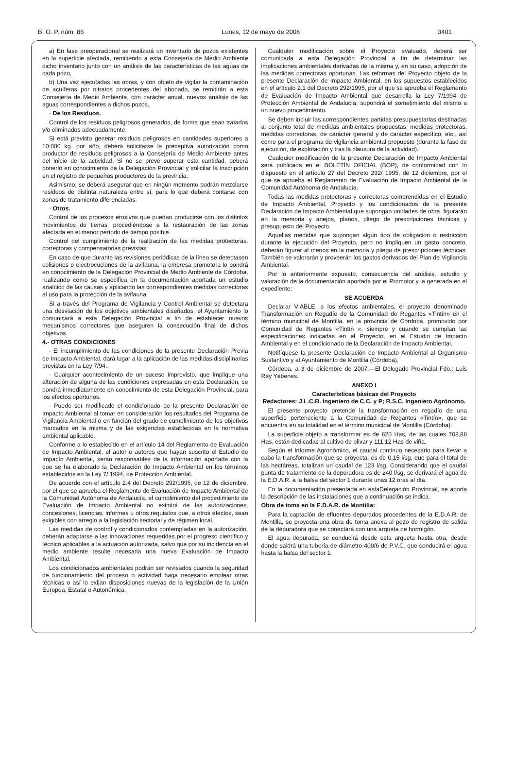B. O. P. núm. 86 Lunes, 12 de mayo de 2008 3401
a) En fase preoperacional se realizará un inventario de pozos existentes en la superficie afectada, remitiendo a esta Consejería de Medio Ambiente dicho inventario junto con un análisis de las características de las aguas de cada pozo.
b) Una vez ejecutadas las obras, y con objeto de vigilar la contaminación de acuíferos por nitratos procedentes del abonado, se remitirán a esta Consejería de Medio Ambiente, con carácter anual, nuevos análisis de las aguas correspondientes a dichos pozos.
· De los Residuos.
Control de los residuos peligrosos generados, de forma que sean tratados y/o eliminados adecuadamente.
Si está previsto generar residuos peligrosos en cantidades superiores a 10.000 kg. por año, deberá solicitarse la preceptiva autorización como productor de residuos peligrosos a la Consejería de Medio Ambiente antes del inicio de la actividad. Si no se prevé superar esta cantidad, deberá ponerlo en conocimiento de la Delegación Provincial y solicitar la inscripción en el registro de pequeños productores de la provincia.
Asimismo, se deberá asegurar que en ningún momento podrán mezclarse residuos de distinta naturaleza entre sí, para lo que deberá contarse con zonas de tratamiento diferenciadas.
· Otros.
Control de los procesos erosivos que puedan producirse con los distintos movimientos de tierras, procediéndose a la restauración de las zonas afectada en el menor período de tiempo posible.
Control del cumplimiento de la realización de las medidas protectoras, correctoras y compensatorias previstas.
En caso de que durante las revisiones periódicas de la línea se detectasen colisiones o electrocuciones de la avifauna, la empresa promotora lo pondrá en conocimiento de la Delegación Provincial de Medio Ambiente de Córdoba, realizando como se especifica en la documentación aportada un estudio analítico de las causas y aplicando las correspondientes medidas correctoras al uso para la protección de la avifauna.
Si a través del Programa de Vigilancia y Control Ambiental se detectara una desviación de los objetivos ambientales diseñados, el Ayuntamiento lo comunicará a esta Delegación Provincial a fin de establecer nuevos mecanismos correctores que aseguren la consecución final de dichos objetivos.
4.- OTRAS CONDICIONES
- El incumplimiento de las condiciones de la presente Declaración Previa de Impacto Ambiental, dará lugar a la aplicación de las medidas disciplinarias previstas en la Ley 7/94.
- Cualquier acontecimiento de un suceso imprevisto, que implique una alteración de alguna de las condiciones expresadas en esta Declaración, se pondrá inmediatamente en conocimiento de esta Delegación Provincial, para los efectos oportunos.
- Puede ser modificado el condicionado de la presente Declaración de Impacto Ambiental al tomar en consideración los resultados del Programa de Vigilancia Ambiental o en función del grado de cumplimiento de los objetivos marcados en la misma y de las exigencias establecidas en la normativa ambiental aplicable.
Conforme a lo establecido en el artículo 14 del Reglamento de Evaluación de Impacto Ambiental, el autor o autores que hayan suscrito el Estudio de Impacto Ambiental, serán responsables de la información aportada con la que se ha elaborado la Declaración de Impacto Ambiental en los términos establecidos en la Ley 7/ 1994, de Protección Ambiental.
De acuerdo con el artículo 2.4 del Decreto 292/1995, de 12 de diciembre, por el que se aprueba el Reglamento de Evaluación de Impacto Ambiental de la Comunidad Autónoma de Andalucía, el cumplimiento del procedimiento de Evaluación de Impacto Ambiental no eximirá de las autorizaciones, concesiones, licencias, informes u otros requisitos que, a otros efectos, sean exigibles con arreglo a la legislación sectorial y de régimen local.
Las medidas de control y condicionados contempladas en la autorización, deberán adaptarse a las innovaciones requeridas por el progreso científico y técnico aplicables a la actuación autorizada, salvo que por su incidencia en el medio ambiente resulte necesaria una nueva Evaluación de Impacto Ambiental.
Los condicionados ambientales podrán ser revisados cuando la seguridad de funcionamiento del proceso o actividad haga necesario emplear otras técnicas o así lo exijan disposiciones nuevas de la legislación de la Unión Europea, Estatal o Autonómica.
Cualquier modificación sobre el Proyecto evaluado, deberá ser comunicada a esta Delegación Provincial a fin de determinar las implicaciones ambientales derivadas de la misma y, en su caso, adopción de las medidas correctoras oportunas. Las reformas del Proyecto objeto de la presente Declaración de Impacto Ambiental, en los supuestos establecidos en el artículo 2.1 del Decreto 292/1995, por el que se aprueba el Reglamento de Evaluación de Impacto Ambiental que desarrolla la Ley 7/1994 de Protección Ambiental de Andalucía, supondrá el sometimiento del mismo a un nuevo procedimiento.
Se deben incluir las correspondientes partidas presupuestarias destinadas al conjunto total de medidas ambientales propuestas, medidas protectoras, medidas correctoras, de carácter general y de carácter específico, etc., así como para el programa de vigilancia ambiental propuesto (durante la fase de ejecución, de explotación y tras la clausura de la actividad).
Cualquier modificación de la presente Declaración de Impacto Ambiental será publicada en el BOLETÍN OFICIAL (BOP), de conformidad con lo dispuesto en el artículo 27 del Decreto 292/ 1995, de 12 diciembre, por el que se aprueba el Reglamento de Evaluación de Impacto Ambiental de la Comunidad Autónoma de Andalucía.
Todas las medidas protectoras y correctoras comprendidas en el Estudio de Impacto Ambiental, Proyecto y los condicionados de la presente Declaración de Impacto Ambiental que supongan unidades de obra, figurarán en la memoria y anejos, planos, pliego de prescripciones técnicas y presupuesto del Proyecto.
Aquellas medidas que supongan algún tipo de obligación o restricción durante la ejecución del Proyecto, pero no impliquen un gasto concreto, deberán figurar al menos en la memoria y pliego de prescripciones técnicas. También se valorarán y proveerán los gastos derivados del Plan de Vigilancia Ambiental.
Por lo anteriormente expuesto, consecuencia del análisis, estudio y valoración de la documentación aportada por el Promotor y la generada en el expediente:
SE ACUERDA
Declarar VIABLE, a los efectos ambientales, el proyecto denominado Transformación en Regadío de la Comunidad de Regantes «Tintín» en el término municipal de Montilla, en la provincia de Córdoba, promovido por Comunidad de Regantes «Tintín «, siempre y cuando se cumplan las especificaciones indicadas en el Proyecto, en el Estudio de Impacto Ambiental y en el condicionado de la Declaración de Impacto Ambiental.
Notifíquese la presente Declaración de Impacto Ambiental al Organismo Sustantivo y al Ayuntamiento de Montilla (Córdoba).
Córdoba, a 3 de diciembre de 2007.—El Delegado Provincial Fdo.: Luis Rey Yébenes.
ANEXO I
Características básicas del Proyecto
Redactores: J.L.C.B. Ingeniero de C.C. y P; R.S.C. Ingeniero Agrónomo.
El presente proyecto pretende la transformación en regadío de una superficie perteneciente a la Comunidad de Regantes «Tintín», que se encuentra en su totalidad en el término municipal de Montilla (Córdoba).
La superficie objeto a transformar es de 820 Has, de las cuales 708,88 Has. están dedicadas al cultivo de olivar y 111,12 Has de viña.
Según el Informe Agronómico, el caudal continuo necesario para llevar a cabo la transformación que se proyecta, es de 0,15 l/sg, que para el total de las hectáreas, totalizan un caudal de 123 l/sg. Considerando que el caudal punta de tratamiento de la depuradora es de 240 l/sg, se derivará el agua de la E.D.A.R. a la balsa del sector 1 durante unas 12 oras al día.
En la documentación presentada en estaDelegación Provincial, se aporta la descripción de las instalaciones que a continuación se indica.
Obra de toma en la E.D.A.R. de Montilla:
Para la captación de efluentes depurados procedentes de la E.D.A.R. de Montilla, se proyecta una obra de toma anexa al pozo de registro de salida de la depuradora que se conectará con una arqueta de hormigón.
El agua depurada, se conducirá desde esta arqueta hasta otra, desde donde saldrá una tubería de diámetro 400/6 de P.V.C. que conducirá el agua hasta la balsa del sector 1.